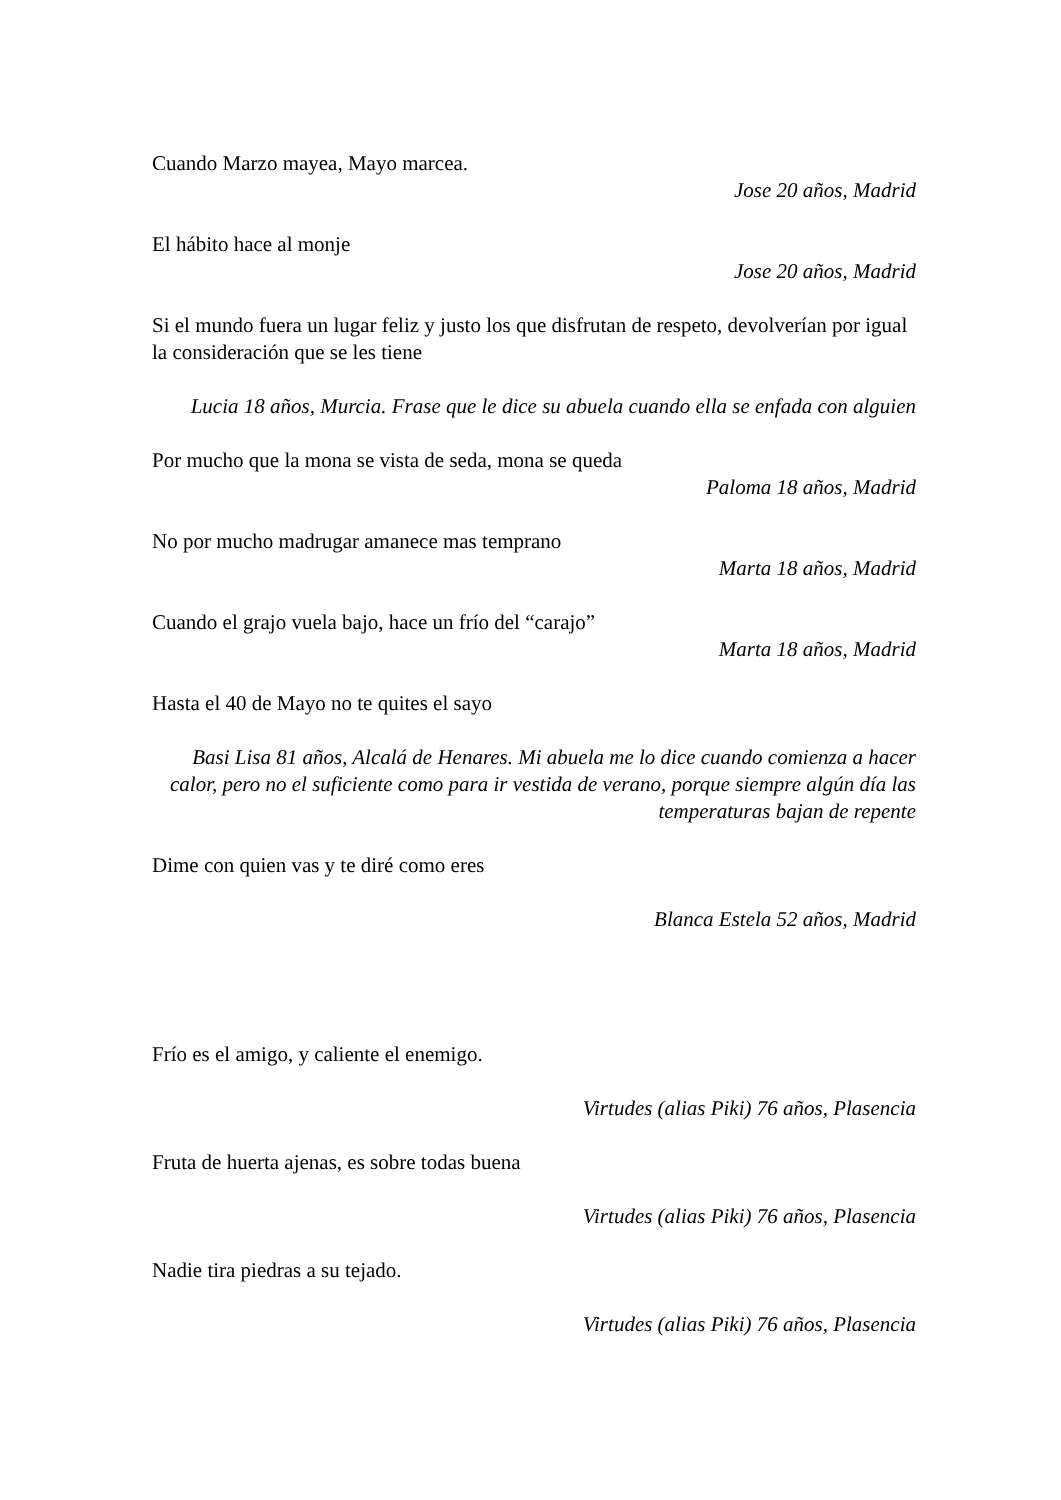Cuando Marzo mayea, Mayo marcea.
Jose 20 años, Madrid
El hábito hace al monje
Jose 20 años, Madrid
Si el mundo fuera un lugar feliz y justo los que disfrutan de respeto, devolverían por igual la consideración que se les tiene
Lucia 18 años, Murcia. Frase que le dice su abuela cuando ella se enfada con alguien
Por mucho que la mona se vista de seda, mona se queda
Paloma 18 años, Madrid
No por mucho madrugar amanece mas temprano
Marta 18 años, Madrid
Cuando el grajo vuela bajo, hace un frío del “carajo”
Marta 18 años, Madrid
Hasta el 40 de Mayo no te quites el sayo
Basi Lisa 81 años, Alcalá de Henares. Mi abuela me lo dice cuando comienza a hacer calor, pero no el suficiente como para ir vestida de verano, porque siempre algún día las temperaturas bajan de repente
Dime con quien vas y te diré como eres
Blanca Estela 52 años, Madrid
Frío es el amigo, y caliente el enemigo.
Virtudes (alias Piki) 76 años, Plasencia
Fruta de huerta ajenas, es sobre todas buena
Virtudes (alias Piki) 76 años, Plasencia
Nadie tira piedras a su tejado.
Virtudes (alias Piki) 76 años, Plasencia